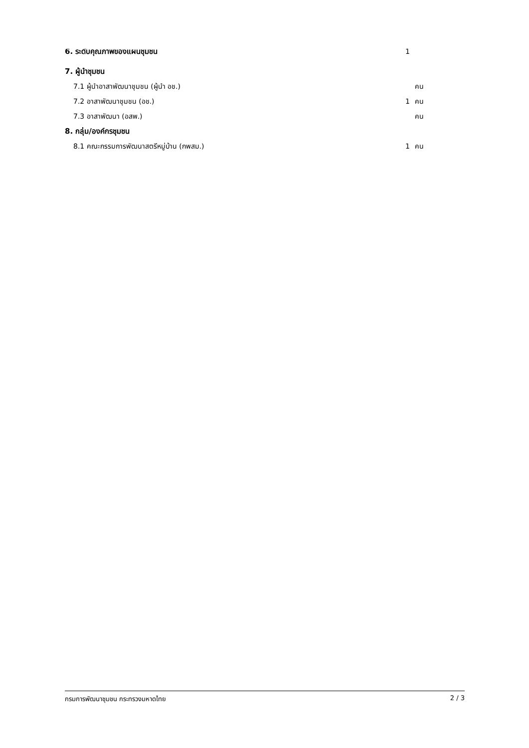| 6. ระดับคุณภาพของแผนชุมชน | 1 | |
| 7. ผู้นำชุมชน | | |
| 7.1 ผู้นำอาสาพัฒนาชุมชน (ผู้นำ อช.) | | คน |
| 7.2 อาสาพัฒนาชุมชน (อช.) | 1 | คน |
| 7.3 อาสาพัฒนา (อสพ.) | | คน |
| 8. กลุ่ม/องค์กรชุมชน | | |
| 8.1 คณะกรรมการพัฒนาสตรีหมู่บ้าน (กพสม.) | 1 | คน |
กรมการพัฒนาชุมชน กระทรวงมหาดไทย 2 / 3